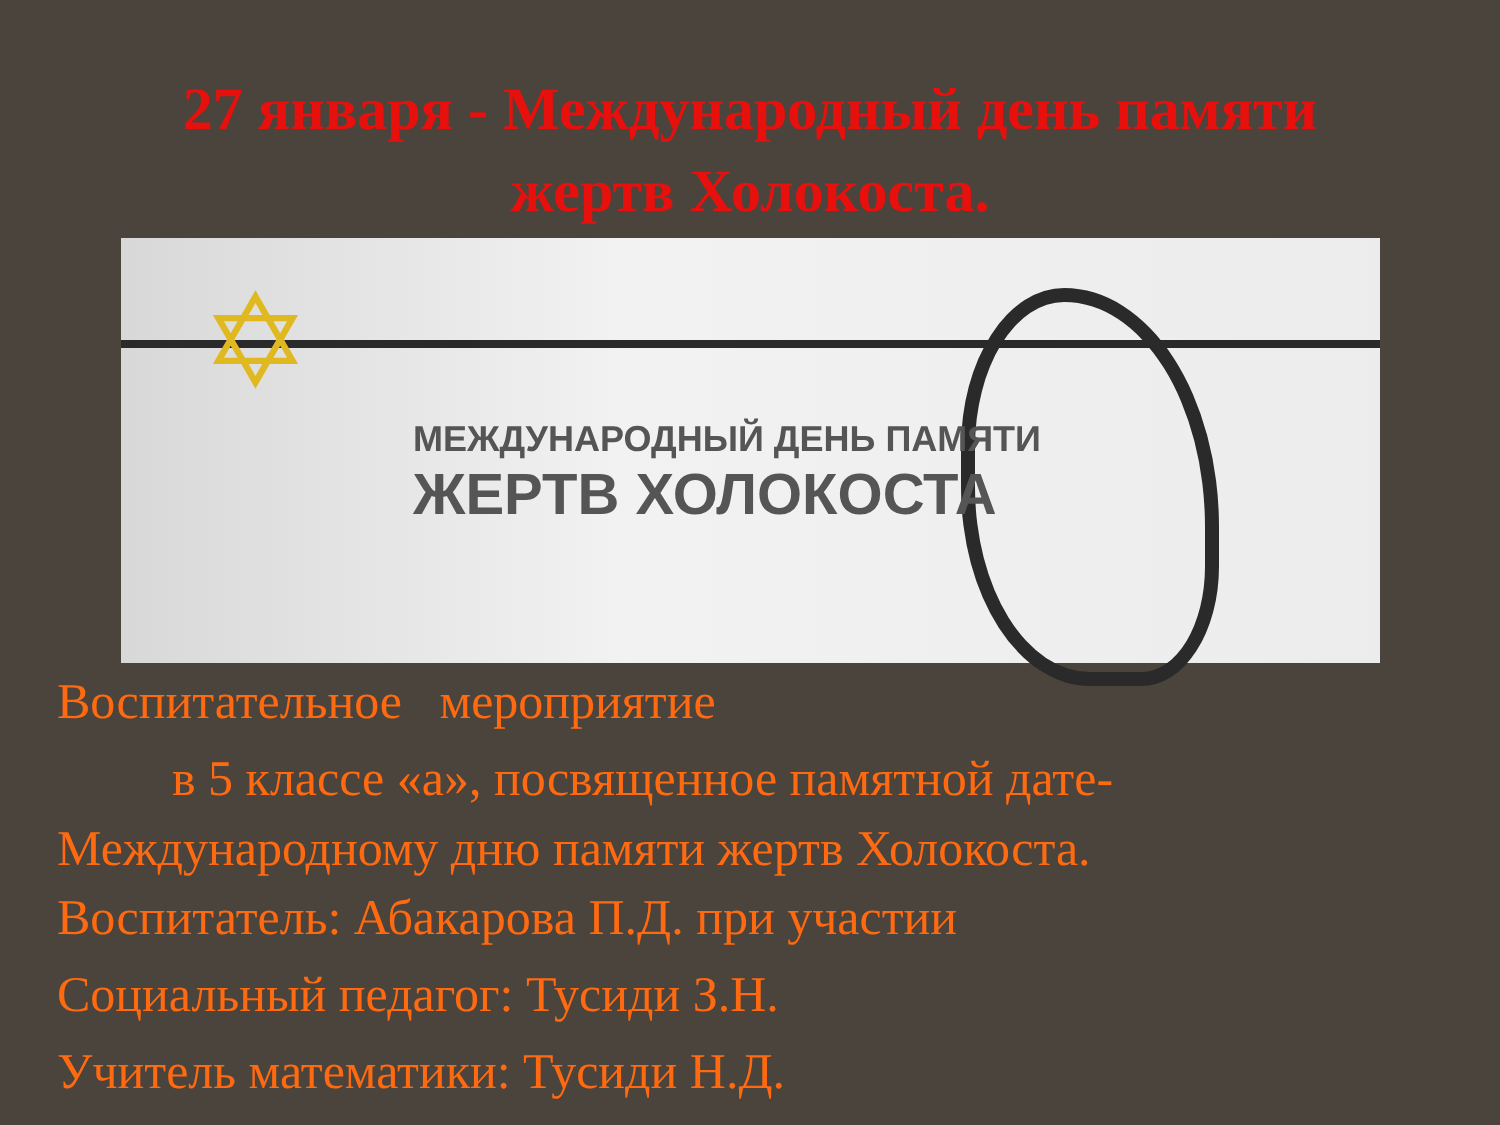27 января - Международный день памяти
жертв Холокоста.
✡
МЕЖДУНАРОДНЫЙ ДЕНЬ ПАМЯТИ
ЖЕРТВ ХОЛОКОСТА
Воспитательное мероприятие
в 5 классе «а», посвященное памятной дате-
Международному дню памяти жертв Холокоста.
Воспитатель: Абакарова П.Д. при участии
Социальный педагог: Тусиди З.Н.
Учитель математики: Тусиди Н.Д.